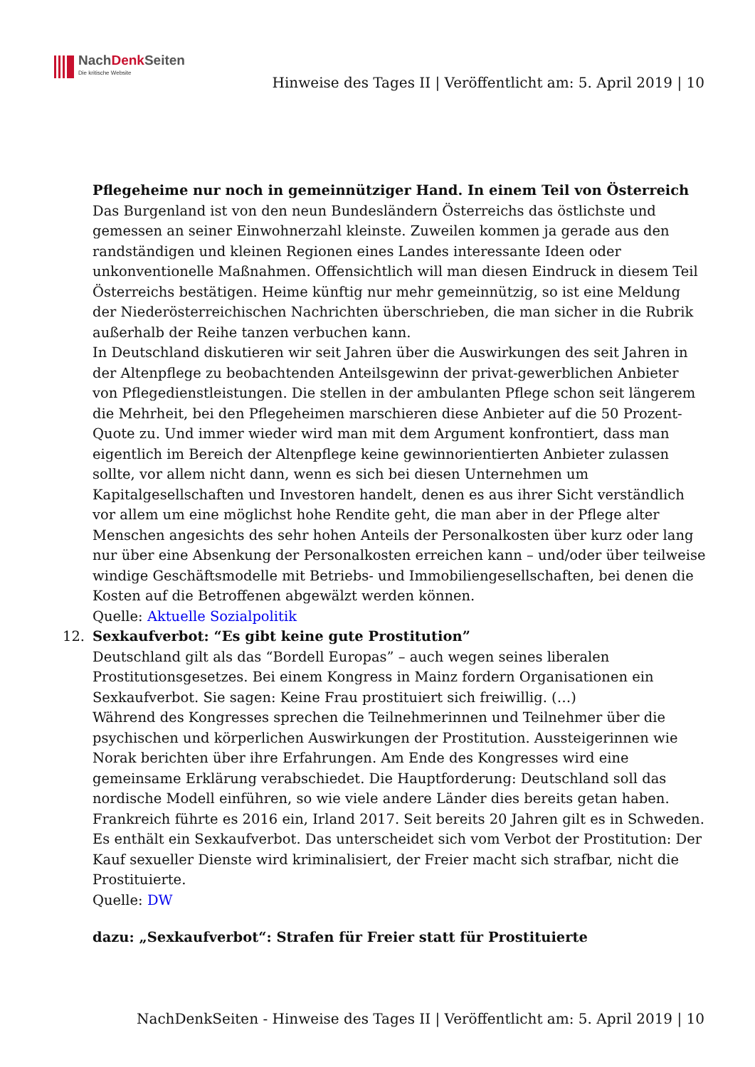NachDenk Seiten
Die kritische Website
Hinweise des Tages II | Veröffentlicht am: 5. April 2019 | 10
Pflegeheime nur noch in gemeinnütziger Hand. In einem Teil von Österreich
Das Burgenland ist von den neun Bundesländern Österreichs das östlichste und gemessen an seiner Einwohnerzahl kleinste. Zuweilen kommen ja gerade aus den randständigen und kleinen Regionen eines Landes interessante Ideen oder unkonventionelle Maßnahmen. Offensichtlich will man diesen Eindruck in diesem Teil Österreichs bestätigen. Heime künftig nur mehr gemeinnützig, so ist eine Meldung der Niederösterreichischen Nachrichten überschrieben, die man sicher in die Rubrik außerhalb der Reihe tanzen verbuchen kann.
In Deutschland diskutieren wir seit Jahren über die Auswirkungen des seit Jahren in der Altenpflege zu beobachtenden Anteilsgewinn der privat-gewerblichen Anbieter von Pflegedienstleistungen. Die stellen in der ambulanten Pflege schon seit längerem die Mehrheit, bei den Pflegeheimen marschieren diese Anbieter auf die 50 Prozent-Quote zu. Und immer wieder wird man mit dem Argument konfrontiert, dass man eigentlich im Bereich der Altenpflege keine gewinnorientierten Anbieter zulassen sollte, vor allem nicht dann, wenn es sich bei diesen Unternehmen um Kapitalgesellschaften und Investoren handelt, denen es aus ihrer Sicht verständlich vor allem um eine möglichst hohe Rendite geht, die man aber in der Pflege alter Menschen angesichts des sehr hohen Anteils der Personalkosten über kurz oder lang nur über eine Absenkung der Personalkosten erreichen kann – und/oder über teilweise windige Geschäftsmodelle mit Betriebs- und Immobiliengesellschaften, bei denen die Kosten auf die Betroffenen abgewälzt werden können.
Quelle: Aktuelle Sozialpolitik
12. Sexkaufverbot: “Es gibt keine gute Prostitution”
Deutschland gilt als das “Bordell Europas” – auch wegen seines liberalen Prostitutionsgesetzes. Bei einem Kongress in Mainz fordern Organisationen ein Sexkaufverbot. Sie sagen: Keine Frau prostituiert sich freiwillig. (…)
Während des Kongresses sprechen die Teilnehmerinnen und Teilnehmer über die psychischen und körperlichen Auswirkungen der Prostitution. Aussteigerinnen wie Norak berichten über ihre Erfahrungen. Am Ende des Kongresses wird eine gemeinsame Erklärung verabschiedet. Die Hauptforderung: Deutschland soll das nordische Modell einführen, so wie viele andere Länder dies bereits getan haben. Frankreich führte es 2016 ein, Irland 2017. Seit bereits 20 Jahren gilt es in Schweden. Es enthält ein Sexkaufverbot. Das unterscheidet sich vom Verbot der Prostitution: Der Kauf sexueller Dienste wird kriminalisiert, der Freier macht sich strafbar, nicht die Prostituierte.
Quelle: DW
dazu: „Sexkaufverbot“: Strafen für Freier statt für Prostituierte
NachDenkSeiten - Hinweise des Tages II | Veröffentlicht am: 5. April 2019 | 10